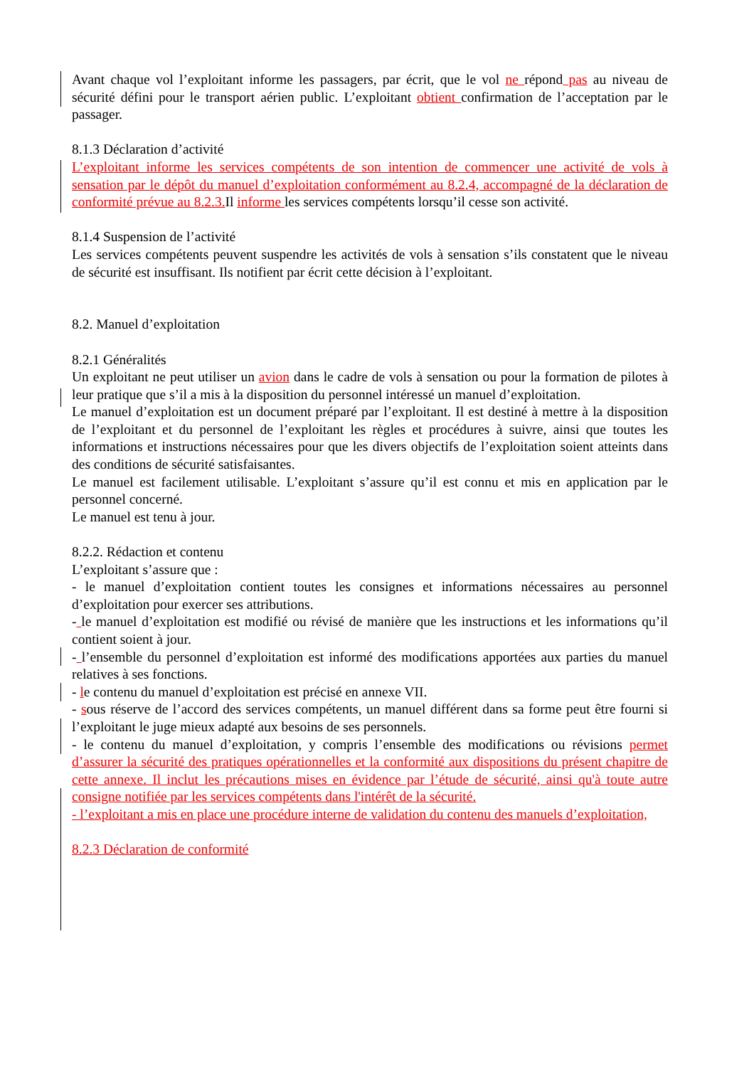Avant chaque vol l’exploitant informe les passagers, par écrit, que le vol ne répond pas au niveau de sécurité défini pour le transport aérien public. L’exploitant obtient confirmation de l’acceptation par le passager.
8.1.3 Déclaration d’activité
L’exploitant informe les services compétents de son intention de commencer une activité de vols à sensation par le dépôt du manuel d’exploitation conformément au 8.2.4, accompagné de la déclaration de conformité prévue au 8.2.3. Il informe les services compétents lorsqu’il cesse son activité.
8.1.4 Suspension de l’activité
Les services compétents peuvent suspendre les activités de vols à sensation s’ils constatent que le niveau de sécurité est insuffisant. Ils notifient par écrit cette décision à l’exploitant.
8.2. Manuel d’exploitation
8.2.1 Généralités
Un exploitant ne peut utiliser un avion dans le cadre de vols à sensation ou pour la formation de pilotes à leur pratique que s’il a mis à la disposition du personnel intéressé un manuel d’exploitation.
Le manuel d’exploitation est un document préparé par l’exploitant. Il est destiné à mettre à la disposition de l’exploitant et du personnel de l’exploitant les règles et procédures à suivre, ainsi que toutes les informations et instructions nécessaires pour que les divers objectifs de l’exploitation soient atteints dans des conditions de sécurité satisfaisantes.
Le manuel est facilement utilisable. L’exploitant s’assure qu’il est connu et mis en application par le personnel concerné.
Le manuel est tenu à jour.
8.2.2. Rédaction et contenu
L’exploitant s’assure que :
- le manuel d’exploitation contient toutes les consignes et informations nécessaires au personnel d’exploitation pour exercer ses attributions.
- le manuel d’exploitation est modifié ou révisé de manière que les instructions et les informations qu’il contient soient à jour.
- l’ensemble du personnel d’exploitation est informé des modifications apportées aux parties du manuel relatives à ses fonctions.
- le contenu du manuel d’exploitation est précisé en annexe VII.
- sous réserve de l’accord des services compétents, un manuel différent dans sa forme peut être fourni si l’exploitant le juge mieux adapté aux besoins de ses personnels.
- le contenu du manuel d’exploitation, y compris l’ensemble des modifications ou révisions permet d’assurer la sécurité des pratiques opérationnelles et la conformité aux dispositions du présent chapitre de cette annexe. Il inclut les précautions mises en évidence par l’étude de sécurité, ainsi qu'à toute autre consigne notifiée par les services compétents dans l'intérêt de la sécurité.
- l’exploitant a mis en place une procédure interne de validation du contenu des manuels d’exploitation,
8.2.3 Déclaration de conformité